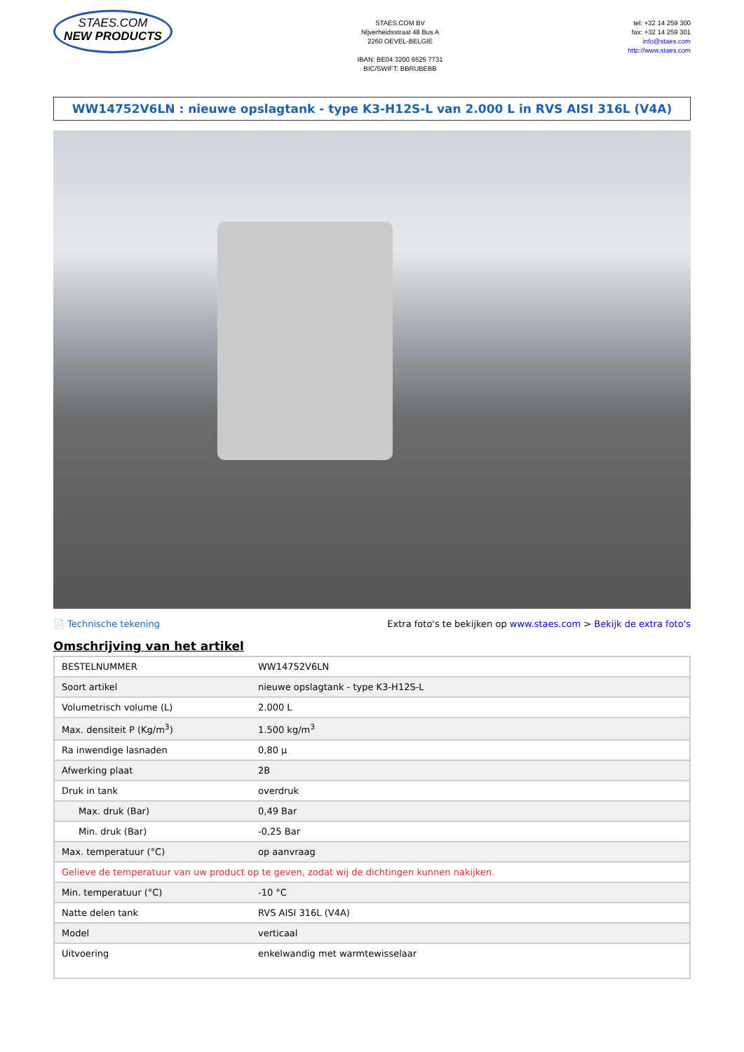STAES.COM
NEW PRODUCTS
STAES.COM BV
Nijverheidsstraat 48 Bus A
2260 OEVEL-BELGIE
IBAN: BE04 3200 6525 7731
BIC/SWIFT: BBRUBEBB
tel: +32 14 259 300
fax: +32 14 259 301
info@staes.com
http://www.staes.com
WW14752V6LN : nieuwe opslagtank - type K3-H12S-L van 2.000 L in RVS AISI 316L (V4A)
📄 Technische tekening Extra foto's te bekijken op www.staes.com > Bekijk de extra foto's
Omschrijving van het artikel
| BESTELNUMMER | WW14752V6LN |
| Soort artikel | nieuwe opslagtank - type K3-H12S-L |
| Volumetrisch volume (L) | 2.000 L |
| Max. densiteit P (Kg/m<sup>3</sup>) | 1.500 kg/m<sup>3</sup> |
| Ra inwendige lasnaden | 0,80 µ |
| Afwerking plaat | 2B |
| Druk in tank | overdruk |
| Max. druk (Bar) | 0,49 Bar |
| Min. druk (Bar) | -0,25 Bar |
| Max. temperatuur (°C) | op aanvraag |
| Gelieve de temperatuur van uw product op te geven, zodat wij de dichtingen kunnen nakijken. | |
| Min. temperatuur (°C) | -10 °C |
| Natte delen tank | RVS AISI 316L (V4A) |
| Model | verticaal |
| Uitvoering | enkelwandig met warmtewisselaar |